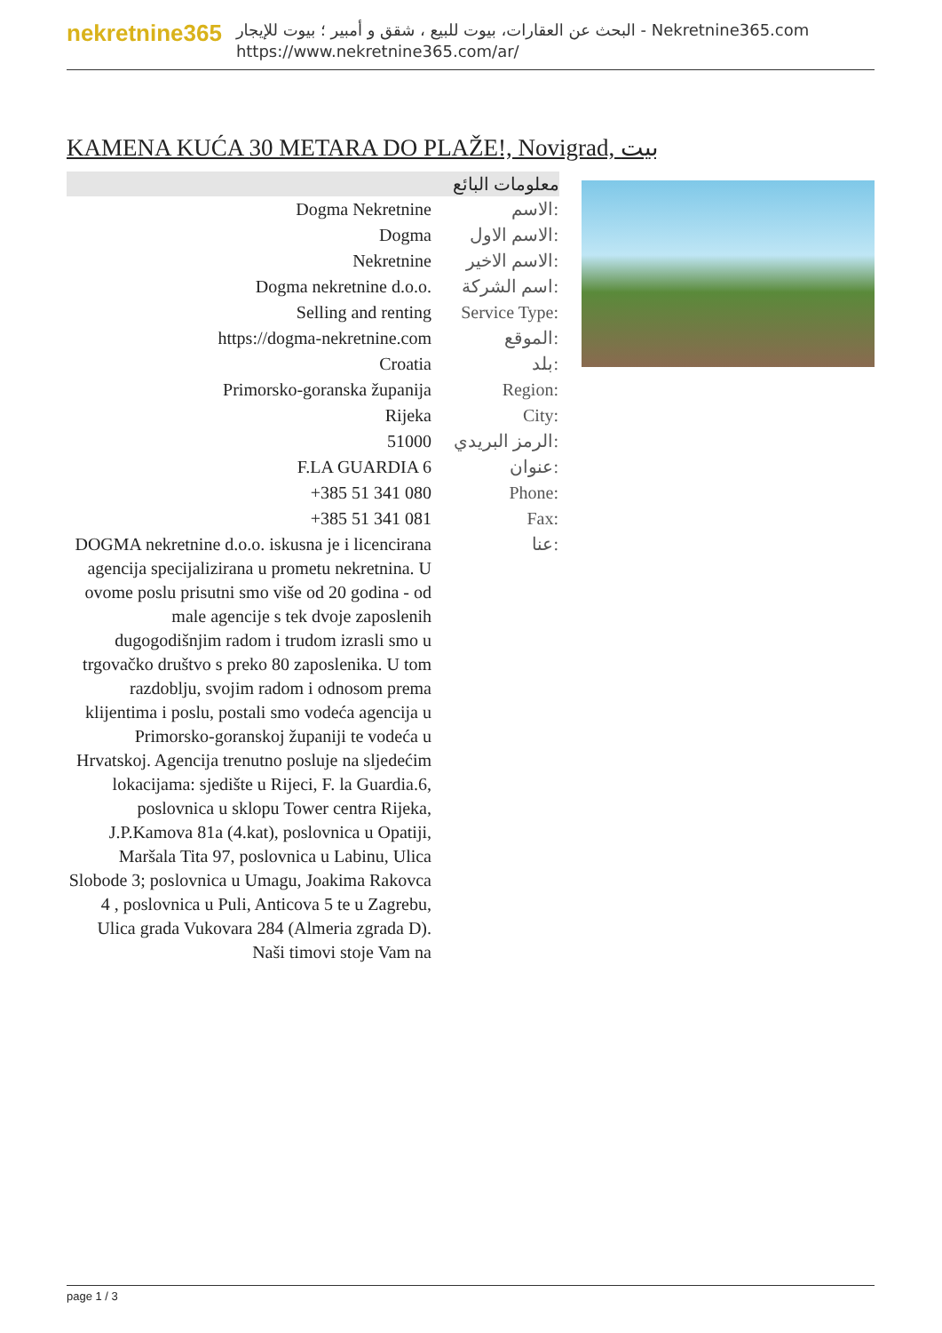nekretnine365
البحث عن العقارات، بيوت للبيع ، شقق و أمبير ؛ بيوت للإيجار - Nekretnine365.com
https://www.nekretnine365.com/ar/
KAMENA KUĆA 30 METARA DO PLAŽE!, Novigrad, بيت
| معلومات البائع | |
| --- | --- |
| Dogma Nekretnine | الاسم: |
| Dogma | الاسم الاول: |
| Nekretnine | الاسم الاخير: |
| Dogma nekretnine d.o.o. | اسم الشركة: |
| Selling and renting | Service Type: |
| https://dogma-nekretnine.com | الموقع: |
| Croatia | بلد: |
| Primorsko-goranska županija | Region: |
| Rijeka | City: |
| 51000 | الرمز البريدي: |
| F.LA GUARDIA 6 | عنوان: |
| +385 51 341 080 | Phone: |
| +385 51 341 081 | Fax: |
| DOGMA nekretnine d.o.o. iskusna je i licencirana agencija specijalizirana u prometu nekretnina. U ovome poslu prisutni smo više od 20 godina - od male agencije s tek dvoje zaposlenih dugogodišnjim radom i trudom izrasli smo u trgovačko društvo s preko 80 zaposlenika. U tom razdoblju, svojim radom i odnosom prema klijentima i poslu, postali smo vodeća agencija u Primorsko-goranskoj županiji te vodeća u Hrvatskoj. Agencija trenutno posluje na sljedećim lokacijama: sjedište u Rijeci, F. la Guardia.6, poslovnica u sklopu Tower centra Rijeka, J.P.Kamova 81a (4.kat), poslovnica u Opatiji, Maršala Tita 97, poslovnica u Labinu, Ulica Slobode 3; poslovnica u Umagu, Joakima Rakovca 4 , poslovnica u Puli, Anticova 5 te u Zagrebu, Ulica grada Vukovara 284 (Almeria zgrada D). Naši timovi stoje Vam na | عنا: |
page 1 / 3